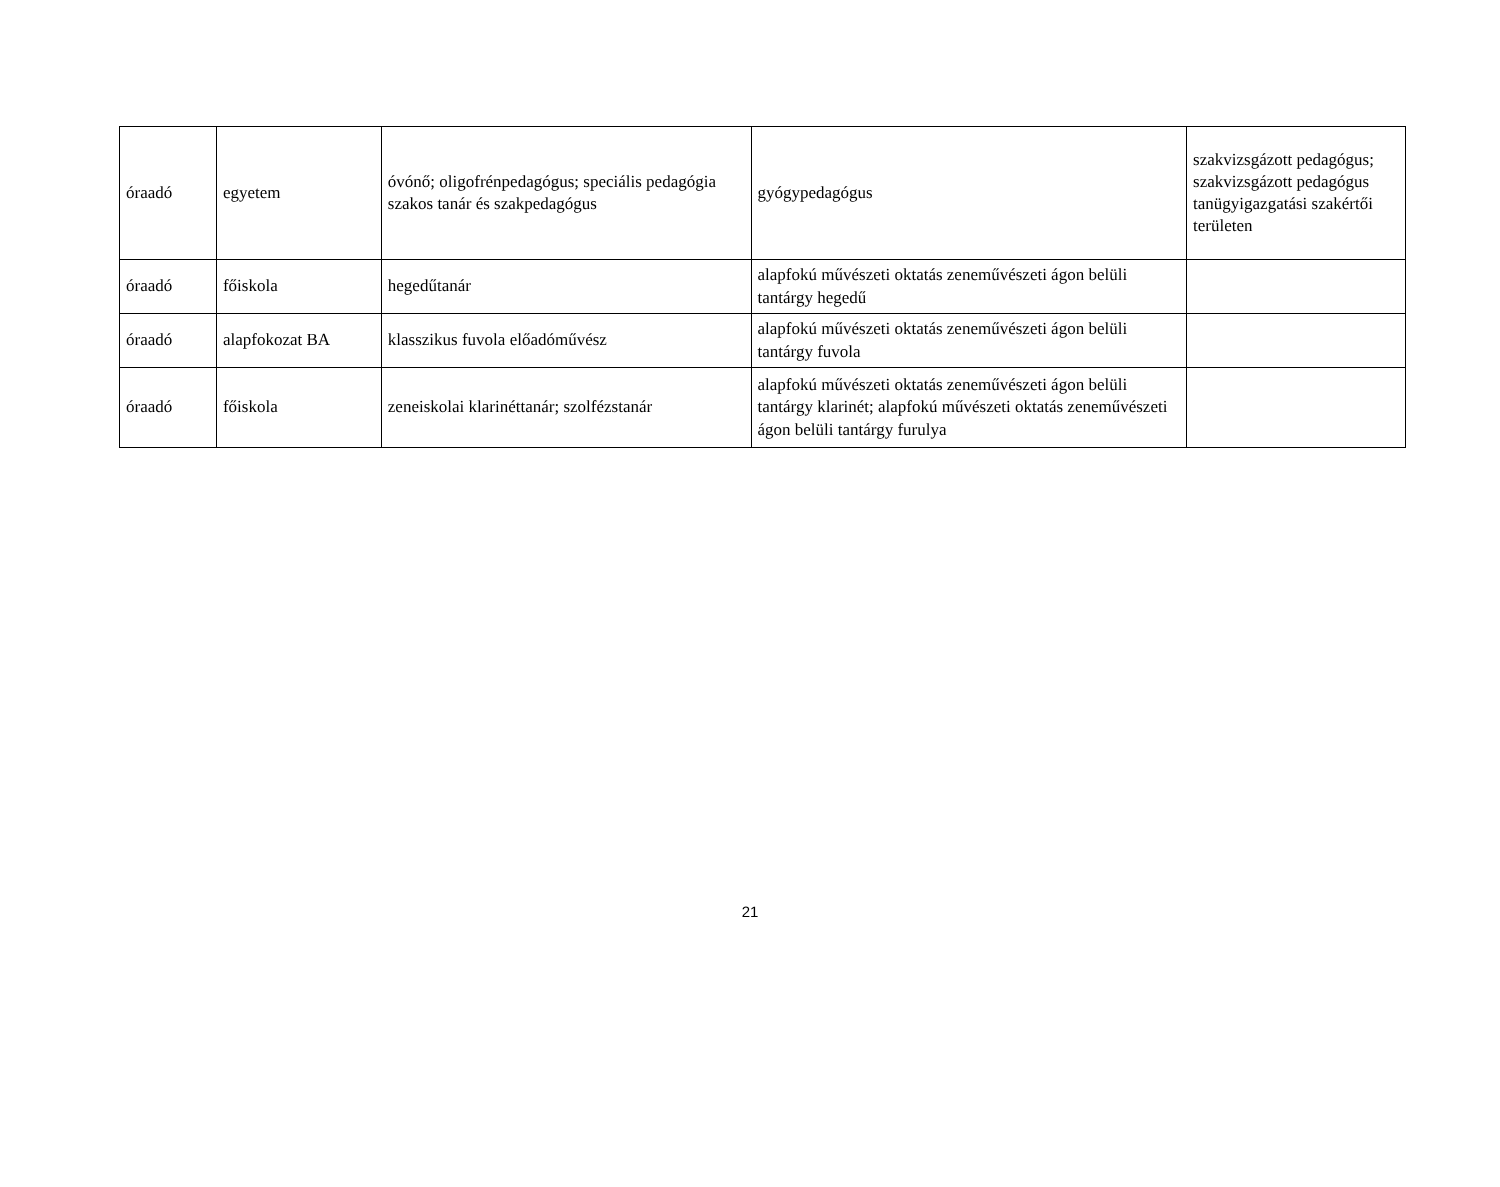| óraadó | egyetem | óvónő; oligofrénpedagógus; speciális pedagógia szakos tanár és szakpedagógus | gyógypedagógus | szakvizsgázott pedagógus; szakvizsgázott pedagógus tanügyigazgatási szakértői területen |
| óraadó | főiskola | hegedűtanár | alapfokú művészeti oktatás zeneművészeti ágon belüli tantárgy hegedű | |
| óraadó | alapfokozat BA | klasszikus fuvola előadóművész | alapfokú művészeti oktatás zeneművészeti ágon belüli tantárgy fuvola | |
| óraadó | főiskola | zeneiskolai klarinéttanár; szolfézstanár | alapfokú művészeti oktatás zeneművészeti ágon belüli tantárgy klarinét; alapfokú művészeti oktatás zeneművészeti ágon belüli tantárgy furulya | |
21